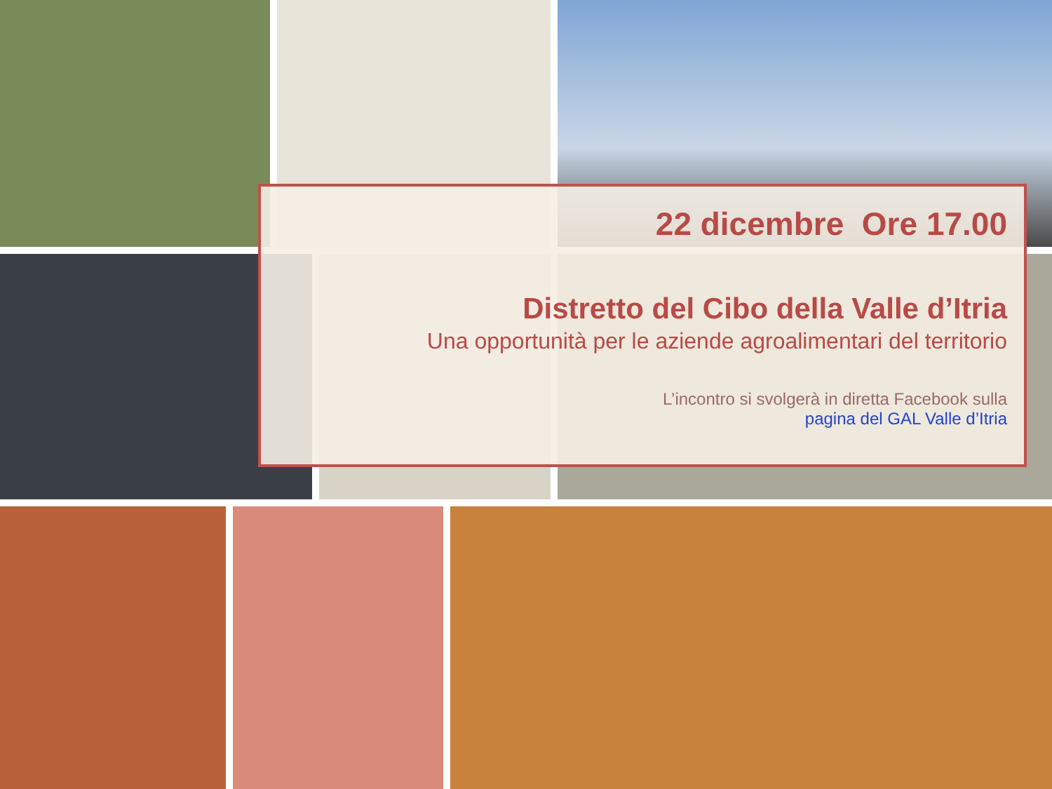22 dicembre Ore 17.00
Distretto del Cibo della Valle d’Itria
Una opportunità per le aziende agroalimentari del territorio
L’incontro si svolgerà in diretta Facebook sulla
pagina del GAL Valle d’Itria